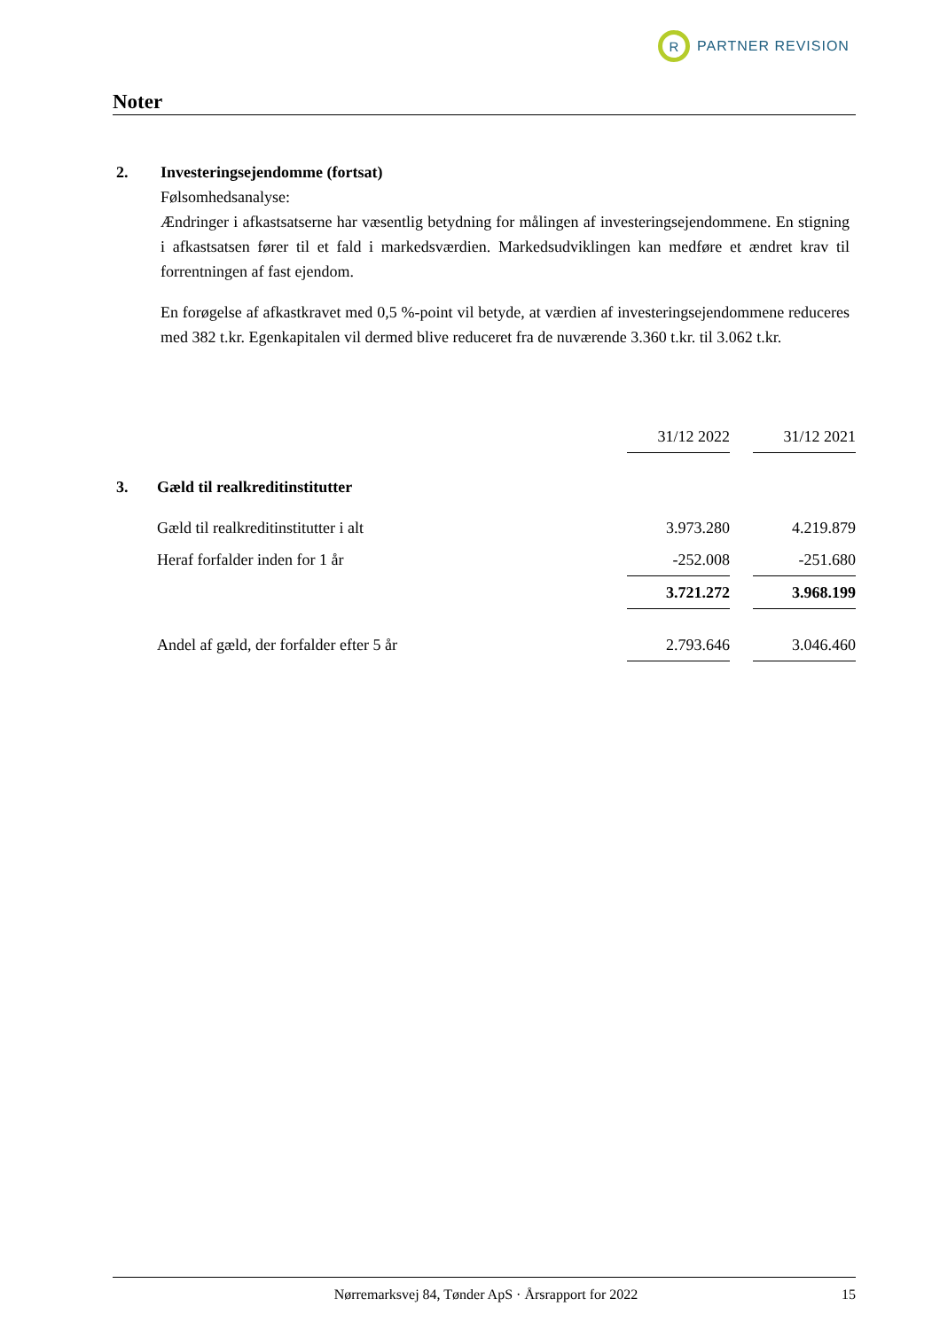R
PARTNER REVISION
Noter
2. Investeringsejendomme (fortsat)
Følsomhedsanalyse:
Ændringer i afkastsatserne har væsentlig betydning for målingen af investeringsejendommene. En stigning i afkastsatsen fører til et fald i markedsværdien. Markedsudviklingen kan medføre et ændret krav til forrentningen af fast ejendom.
En forøgelse af afkastkravet med 0,5 %-point vil betyde, at værdien af investeringsejendommene reduceres med 382 t.kr. Egenkapitalen vil dermed blive reduceret fra de nuværende 3.360 t.kr. til 3.062 t.kr.
| | | 31/12 2022 | | 31/12 2021 |
| 3. | Gæld til realkreditinstitutter | | | |
| | Gæld til realkreditinstitutter i alt | 3.973.280 | | 4.219.879 |
| | Heraf forfalder inden for 1 år | -252.008 | | -251.680 |
| | | 3.721.272 | | 3.968.199 |
| | Andel af gæld, der forfalder efter 5 år | 2.793.646 | | 3.046.460 |
Nørremarksvej 84, Tønder ApS · Årsrapport for 2022 15